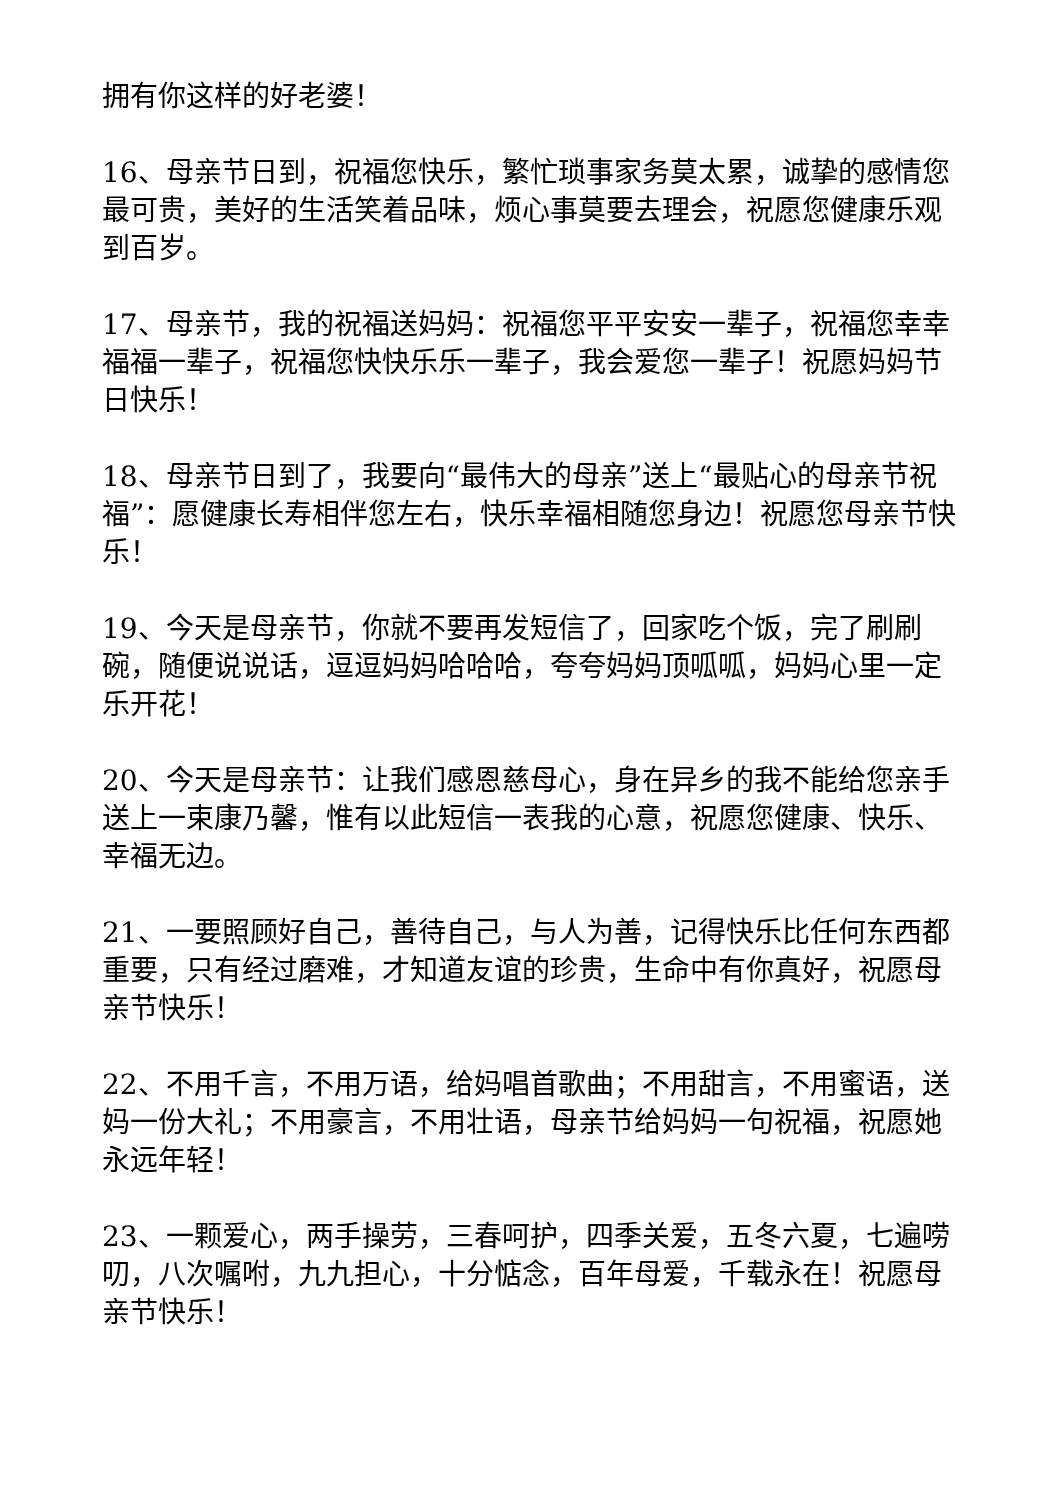拥有你这样的好老婆！
16、母亲节日到，祝福您快乐，繁忙琐事家务莫太累，诚挚的感情您最可贵，美好的生活笑着品味，烦心事莫要去理会，祝愿您健康乐观到百岁。
17、母亲节，我的祝福送妈妈：祝福您平平安安一辈子，祝福您幸幸福福一辈子，祝福您快快乐乐一辈子，我会爱您一辈子！祝愿妈妈节日快乐！
18、母亲节日到了，我要向“最伟大的母亲”送上“最贴心的母亲节祝福”：愿健康长寿相伴您左右，快乐幸福相随您身边！祝愿您母亲节快乐！
19、今天是母亲节，你就不要再发短信了，回家吃个饭，完了刷刷碗，随便说说话，逗逗妈妈哈哈哈，夸夸妈妈顶呱呱，妈妈心里一定乐开花！
20、今天是母亲节：让我们感恩慈母心，身在异乡的我不能给您亲手送上一束康乃馨，惟有以此短信一表我的心意，祝愿您健康、快乐、幸福无边。
21、一要照顾好自己，善待自己，与人为善，记得快乐比任何东西都重要，只有经过磨难，才知道友谊的珍贵，生命中有你真好，祝愿母亲节快乐！
22、不用千言，不用万语，给妈唱首歌曲；不用甜言，不用蜜语，送妈一份大礼；不用豪言，不用壮语，母亲节给妈妈一句祝福，祝愿她永远年轻！
23、一颗爱心，两手操劳，三春呵护，四季关爱，五冬六夏，七遍唠叨，八次嘱咐，九九担心，十分惦念，百年母爱，千载永在！祝愿母亲节快乐！